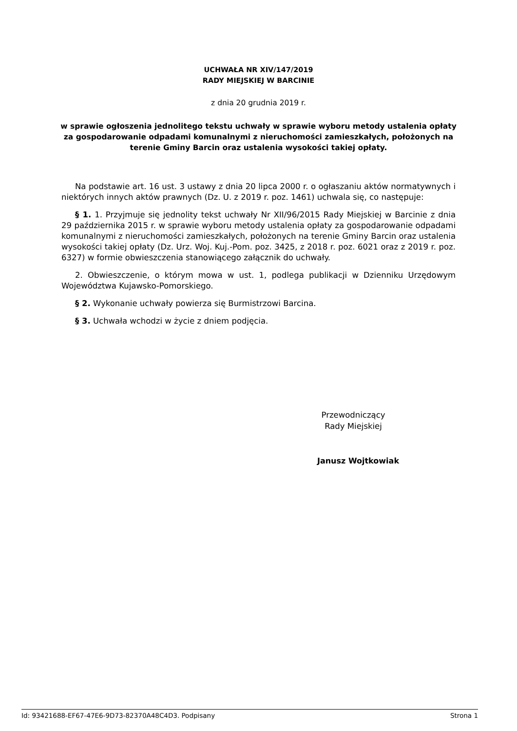UCHWAŁA NR XIV/147/2019
RADY MIEJSKIEJ W BARCINIE
z dnia 20 grudnia 2019 r.
w sprawie ogłoszenia jednolitego tekstu uchwały w sprawie wyboru metody ustalenia opłaty za gospodarowanie odpadami komunalnymi z nieruchomości zamieszkałych, położonych na terenie Gminy Barcin oraz ustalenia wysokości takiej opłaty.
Na podstawie art. 16 ust. 3 ustawy z dnia 20 lipca 2000 r. o ogłaszaniu aktów normatywnych i niektórych innych aktów prawnych (Dz. U. z 2019 r. poz. 1461) uchwala się, co następuje:
§ 1. 1. Przyjmuje się jednolity tekst uchwały Nr XII/96/2015 Rady Miejskiej w Barcinie z dnia 29 października 2015 r. w sprawie wyboru metody ustalenia opłaty za gospodarowanie odpadami komunalnymi z nieruchomości zamieszkałych, położonych na terenie Gminy Barcin oraz ustalenia wysokości takiej opłaty (Dz. Urz. Woj. Kuj.-Pom. poz. 3425, z 2018 r. poz. 6021 oraz z 2019 r. poz. 6327) w formie obwieszczenia stanowiącego załącznik do uchwały.
2. Obwieszczenie, o którym mowa w ust. 1, podlega publikacji w Dzienniku Urzędowym Województwa Kujawsko-Pomorskiego.
§ 2. Wykonanie uchwały powierza się Burmistrzowi Barcina.
§ 3. Uchwała wchodzi w życie z dniem podjęcia.
Przewodniczący
Rady Miejskiej
Janusz Wojtkowiak
Id: 93421688-EF67-47E6-9D73-82370A48C4D3. Podpisany Strona 1